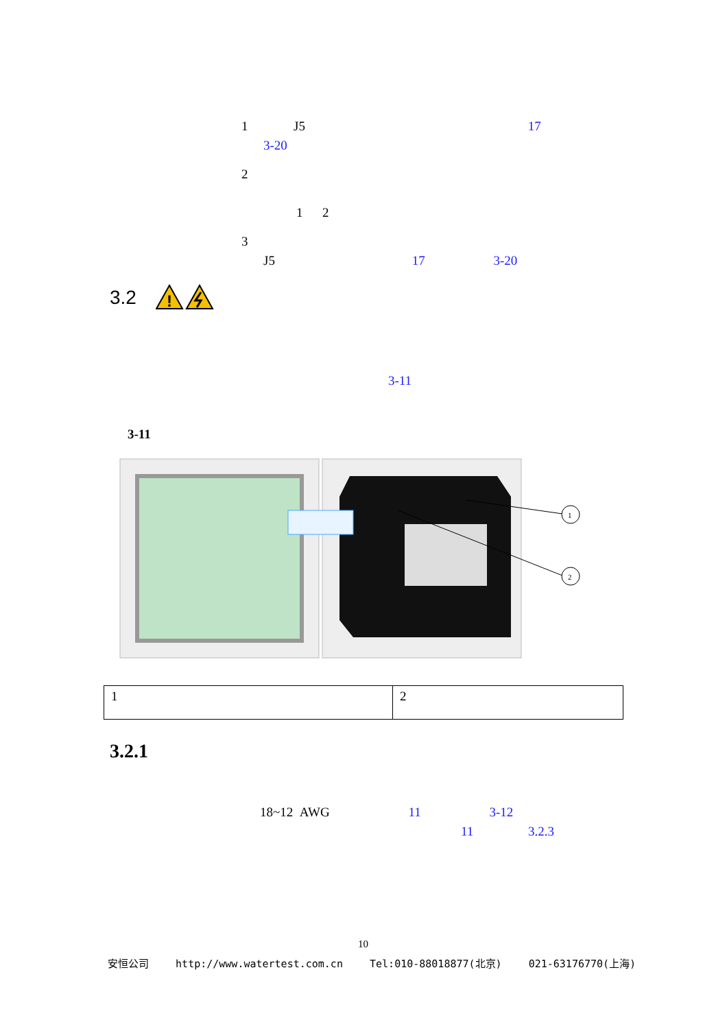1 J5 17
3-20
2
1 2
3
J5 17 3-20
3.2
!
3-11
3-11
1
2
| 1 | 2 |
3.2.1
18~12 AWG 11 3-12
11 3.2.3
10
安恒公司 http://www.watertest.com.cn Tel:010-88018877(北京) 021-63176770(上海)